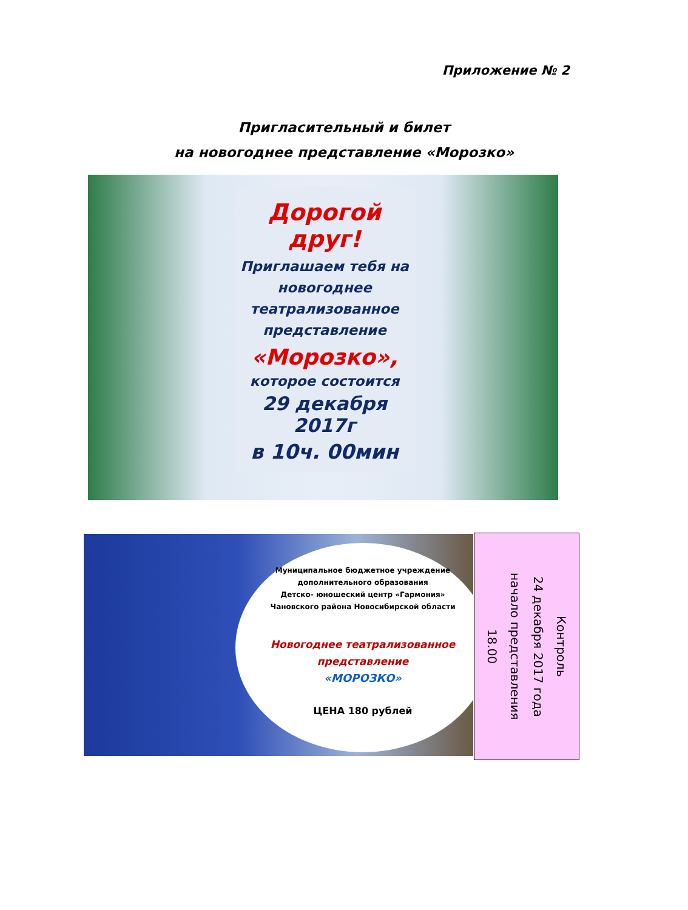Приложение № 2
Пригласительный и билет
на новогоднее представление «Морозко»
Дорогой друг!
Приглашаем тебя на новогоднее театрализованное представление
«Морозко»,
которое состоится
29 декабря 2017г
в 10ч. 00мин
Муниципальное бюджетное учреждение
дополнительного образования
Детско- юношеский центр «Гармония»
Чановского района Новосибирской области
Новогоднее театрализованное
представление
«МОРОЗКО»
ЦЕНА 180 рублей
Контроль
24 декабря 2017 года
начало представления
18.00